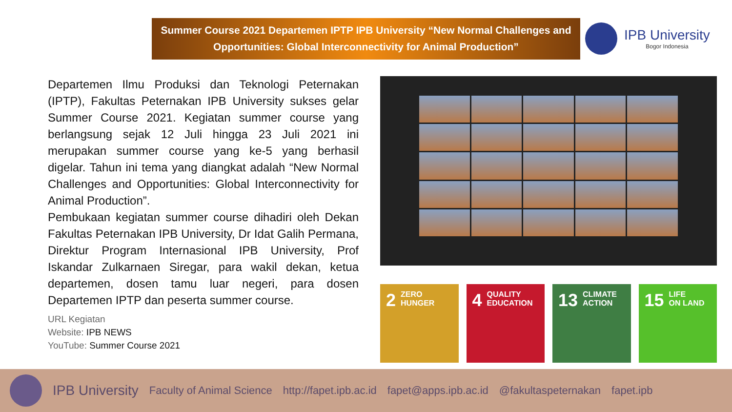Summer Course 2021 Departemen IPTP IPB University “New Normal Challenges and Opportunities: Global Interconnectivity for Animal Production”
IPB University
Bogor Indonesia
Departemen Ilmu Produksi dan Teknologi Peternakan (IPTP), Fakultas Peternakan IPB University sukses gelar Summer Course 2021. Kegiatan summer course yang berlangsung sejak 12 Juli hingga 23 Juli 2021 ini merupakan summer course yang ke-5 yang berhasil digelar. Tahun ini tema yang diangkat adalah “New Normal Challenges and Opportunities: Global Interconnectivity for Animal Production”.
Pembukaan kegiatan summer course dihadiri oleh Dekan Fakultas Peternakan IPB University, Dr Idat Galih Permana, Direktur Program Internasional IPB University, Prof Iskandar Zulkarnaen Siregar, para wakil dekan, ketua departemen, dosen tamu luar negeri, para dosen Departemen IPTP dan peserta summer course.
URL Kegiatan
Website: IPB NEWS
YouTube: Summer Course 2021
2 ZERO
HUNGER
4 QUALITY
EDUCATION
13 CLIMATE
ACTION
15 LIFE
ON LAND
IPB University Faculty of Animal Science http://fapet.ipb.ac.id fapet@apps.ipb.ac.id @fakultaspeternakan fapet.ipb